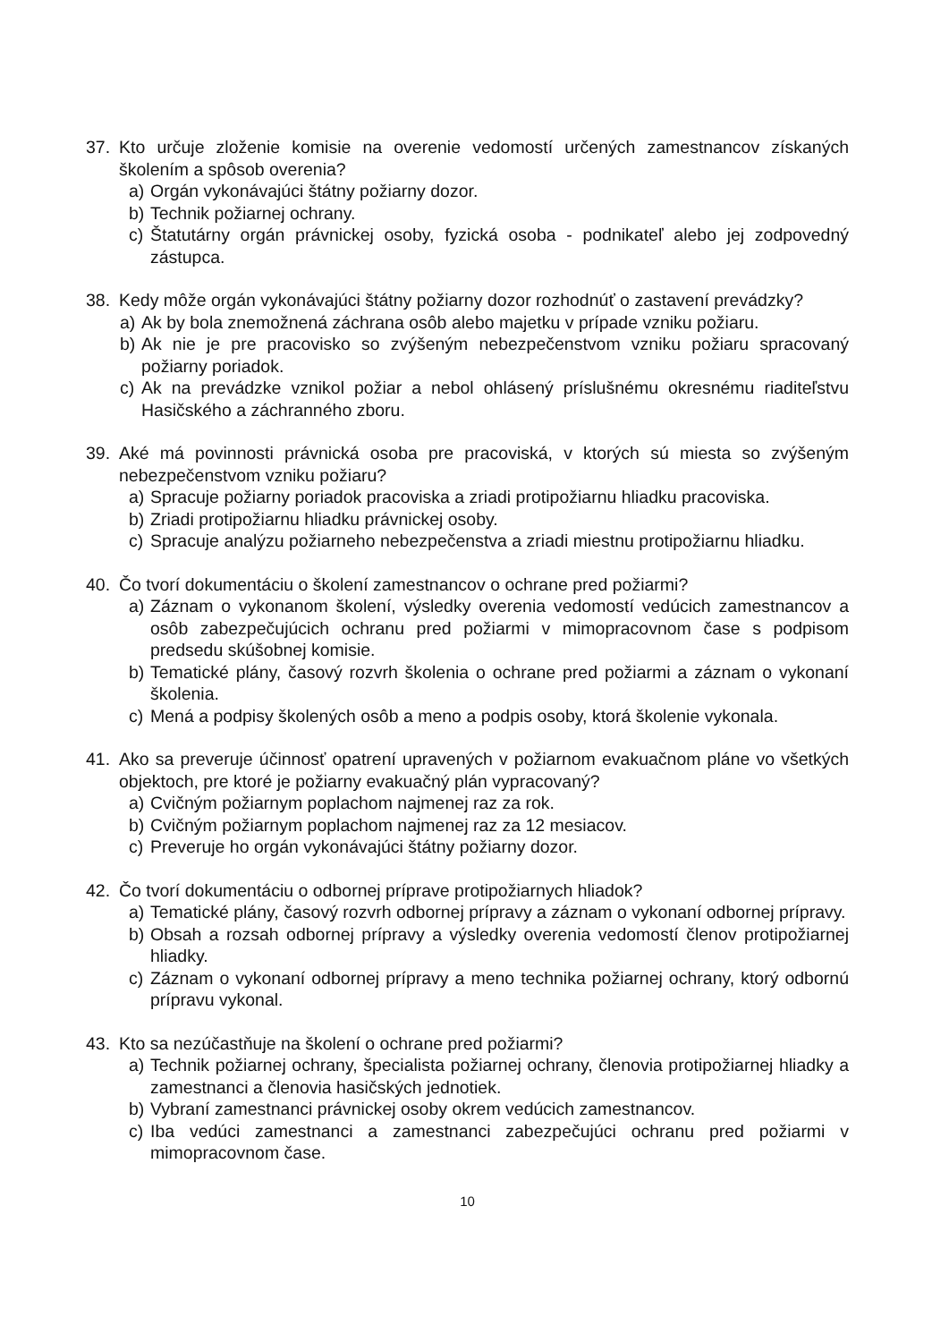37. Kto určuje zloženie komisie na overenie vedomostí určených zamestnancov získaných školením a spôsob overenia?
a) Orgán vykonávajúci štátny požiarny dozor.
b) Technik požiarnej ochrany.
c) Štatutárny orgán právnickej osoby, fyzická osoba - podnikateľ alebo jej zodpovedný zástupca.
38. Kedy môže orgán vykonávajúci štátny požiarny dozor rozhodnúť o zastavení prevádzky?
a) Ak by bola znemožnená záchrana osôb alebo majetku v prípade vzniku požiaru.
b) Ak nie je pre pracovisko so zvýšeným nebezpečenstvom vzniku požiaru spracovaný požiarny poriadok.
c) Ak na prevádzke vznikol požiar a nebol ohlásený príslušnému okresnému riaditeľstvu Hasičského a záchranného zboru.
39. Aké má povinnosti právnická osoba pre pracoviská, v ktorých sú miesta so zvýšeným nebezpečenstvom vzniku požiaru?
a) Spracuje požiarny poriadok pracoviska a zriadi protipožiarnu hliadku pracoviska.
b) Zriadi protipožiarnu hliadku právnickej osoby.
c) Spracuje analýzu požiarneho nebezpečenstva a zriadi miestnu protipožiarnu hliadku.
40. Čo tvorí dokumentáciu o školení zamestnancov o ochrane pred požiarmi?
a) Záznam o vykonanom školení, výsledky overenia vedomostí vedúcich zamestnancov a osôb zabezpečujúcich ochranu pred požiarmi v mimopracovnom čase s podpisom predsedu skúšobnej komisie.
b) Tematické plány, časový rozvrh školenia o ochrane pred požiarmi a záznam o vykonaní školenia.
c) Mená a podpisy školených osôb a meno a podpis osoby, ktorá školenie vykonala.
41. Ako sa preveruje účinnosť opatrení upravených v požiarnom evakuačnom pláne vo všetkých objektoch, pre ktoré je požiarny evakuačný plán vypracovaný?
a) Cvičným požiarnym poplachom najmenej raz za rok.
b) Cvičným požiarnym poplachom najmenej raz za 12 mesiacov.
c) Preveruje ho orgán vykonávajúci štátny požiarny dozor.
42. Čo tvorí dokumentáciu o odbornej príprave protipožiarnych hliadok?
a) Tematické plány, časový rozvrh odbornej prípravy a záznam o vykonaní odbornej prípravy.
b) Obsah a rozsah odbornej prípravy a výsledky overenia vedomostí členov protipožiarnej hliadky.
c) Záznam o vykonaní odbornej prípravy a meno technika požiarnej ochrany, ktorý odbornú prípravu vykonal.
43. Kto sa nezúčastňuje na školení o ochrane pred požiarmi?
a) Technik požiarnej ochrany, špecialista požiarnej ochrany, členovia protipožiarnej hliadky a zamestnanci a členovia hasičských jednotiek.
b) Vybraní zamestnanci právnickej osoby okrem vedúcich zamestnancov.
c) Iba vedúci zamestnanci a zamestnanci zabezpečujúci ochranu pred požiarmi v mimopracovnom čase.
10